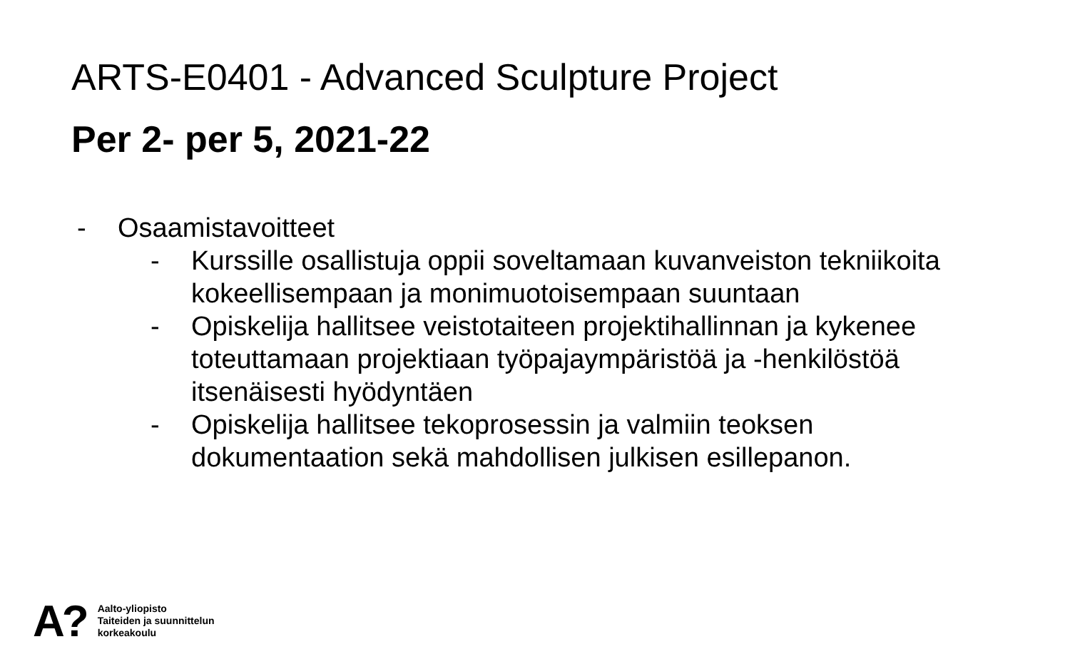ARTS-E0401 - Advanced Sculpture Project
Per 2- per 5, 2021-22
- Osaamistavoitteet
- Kurssille osallistuja oppii soveltamaan kuvanveiston tekniikoita kokeellisempaan ja monimuotoisempaan suuntaan
- Opiskelija hallitsee veistotaiteen projektihallinnan ja kykenee toteuttamaan projektiaan työpajaympäristöä ja -henkilöstöä itsenäisesti hyödyntäen
- Opiskelija hallitsee tekoprosessin ja valmiin teoksen dokumentaation sekä mahdollisen julkisen esillepanon.
A?
Aalto-yliopisto
Taiteiden ja suunnittelun
korkeakoulu